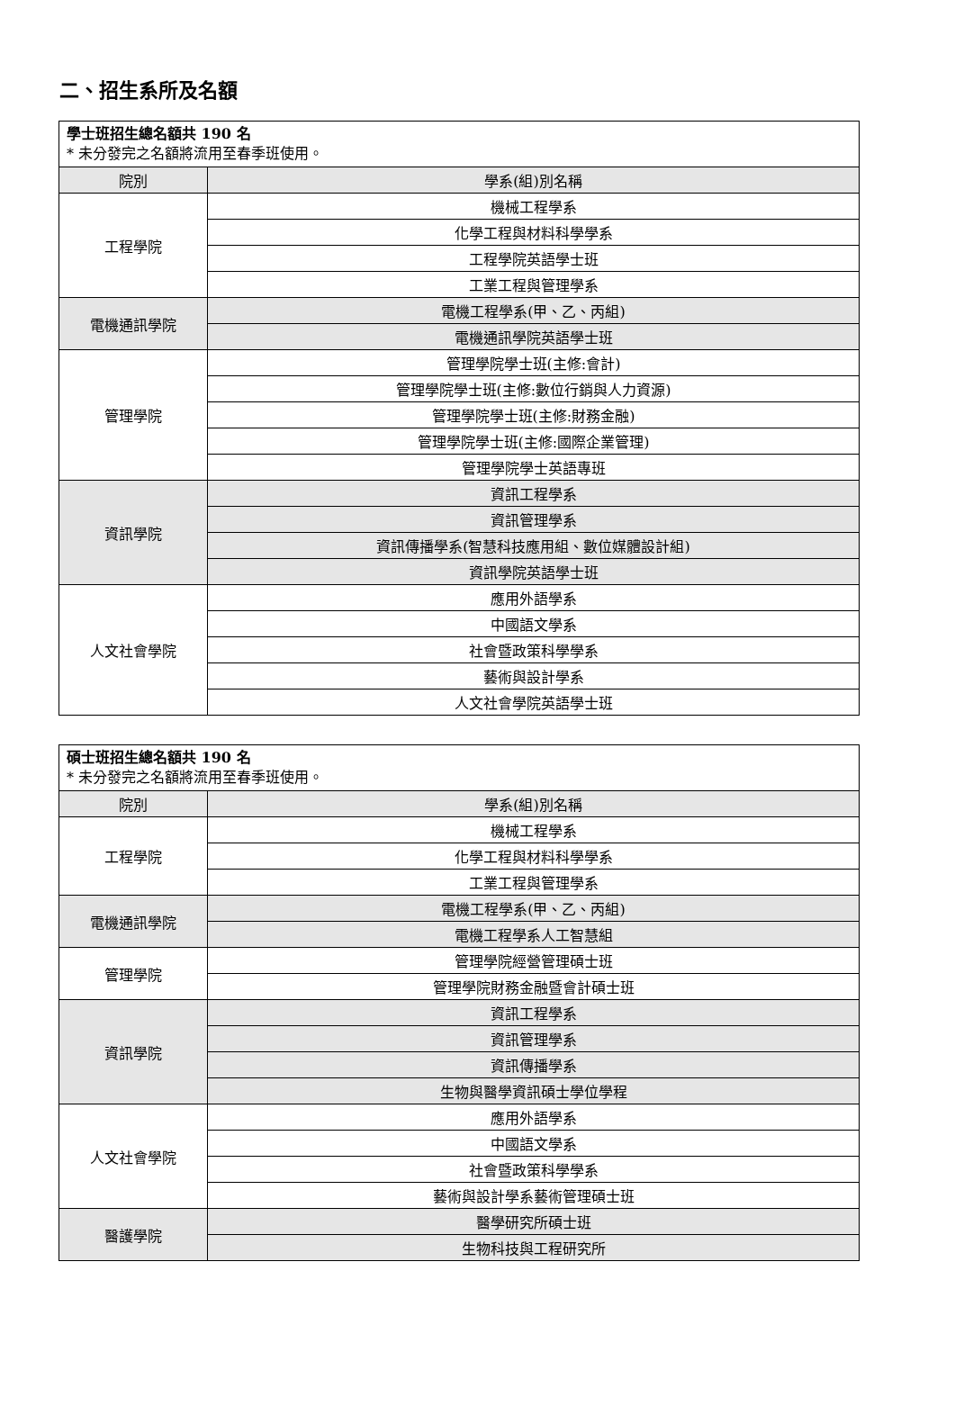二、招生系所及名額
| 學士班招生總名額共 190 名 * 未分發完之名額將流用至春季班使用。 | |
| 院別 | 學系(組)別名稱 |
| 工程學院 | 機械工程學系 |
| | 化學工程與材料科學學系 |
| | 工程學院英語學士班 |
| | 工業工程與管理學系 |
| 電機通訊學院 | 電機工程學系(甲、乙、丙組) |
| | 電機通訊學院英語學士班 |
| 管理學院 | 管理學院學士班(主修:會計) |
| | 管理學院學士班(主修:數位行銷與人力資源) |
| | 管理學院學士班(主修:財務金融) |
| | 管理學院學士班(主修:國際企業管理) |
| | 管理學院學士英語專班 |
| 資訊學院 | 資訊工程學系 |
| | 資訊管理學系 |
| | 資訊傳播學系(智慧科技應用組、數位媒體設計組) |
| | 資訊學院英語學士班 |
| 人文社會學院 | 應用外語學系 |
| | 中國語文學系 |
| | 社會暨政策科學學系 |
| | 藝術與設計學系 |
| | 人文社會學院英語學士班 |
| 碩士班招生總名額共 190 名 * 未分發完之名額將流用至春季班使用。 | |
| 院別 | 學系(組)別名稱 |
| 工程學院 | 機械工程學系 |
| | 化學工程與材料科學學系 |
| | 工業工程與管理學系 |
| 電機通訊學院 | 電機工程學系(甲、乙、丙組) |
| | 電機工程學系人工智慧組 |
| 管理學院 | 管理學院經營管理碩士班 |
| | 管理學院財務金融暨會計碩士班 |
| 資訊學院 | 資訊工程學系 |
| | 資訊管理學系 |
| | 資訊傳播學系 |
| | 生物與醫學資訊碩士學位學程 |
| 人文社會學院 | 應用外語學系 |
| | 中國語文學系 |
| | 社會暨政策科學學系 |
| | 藝術與設計學系藝術管理碩士班 |
| 醫護學院 | 醫學研究所碩士班 |
| | 生物科技與工程研究所 |